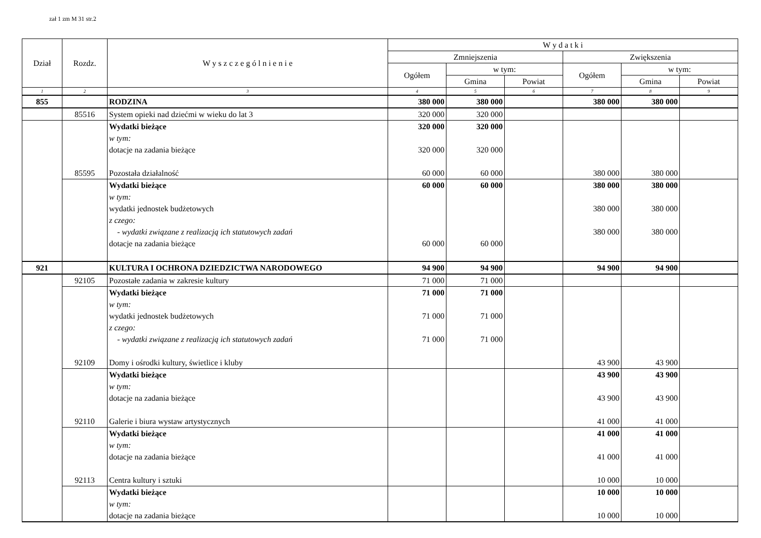zał 1 zm M 31 str.2
| Dział | Rozdz. | W y s z c z e g ó l n i e n i e | W y d a t k i | | | | | |
| --- | --- | --- | --- | --- | --- | --- | --- | --- |
| | | | Zmniejszenia | | | Zwiększenia | | |
| | | | Ogółem | w tym: | | Ogółem | w tym: | |
| | | | | Gmina | Powiat | | Gmina | Powiat |
| 1 | 2 | 3 | 4 | 5 | 6 | 7 | 8 | 9 |
| 855 | | RODZINA | 380 000 | 380 000 | | 380 000 | 380 000 | |
| | 85516 | System opieki nad dziećmi w wieku do lat 3 | 320 000 | 320 000 | | | | |
| | | Wydatki bieżące w tym: dotacje na zadania bieżące | 320 000 320 000 | 320 000 320 000 | | | | |
| | 85595 | Pozostała działalność | 60 000 | 60 000 | | 380 000 | 380 000 | |
| | | Wydatki bieżące w tym: wydatki jednostek budżetowych z czego: - wydatki związane z realizacją ich statutowych zadań dotacje na zadania bieżące | 60 000 60 000 | 60 000 60 000 | | 380 000 380 000 380 000 | 380 000 380 000 380 000 | |
| 921 | | KULTURA I OCHRONA DZIEDZICTWA NARODOWEGO | 94 900 | 94 900 | | 94 900 | 94 900 | |
| | 92105 | Pozostałe zadania w zakresie kultury | 71 000 | 71 000 | | | | |
| | | Wydatki bieżące w tym: wydatki jednostek budżetowych z czego: - wydatki związane z realizacją ich statutowych zadań | 71 000 71 000 71 000 | 71 000 71 000 71 000 | | | | |
| | 92109 | Domy i ośrodki kultury, świetlice i kluby | | | | 43 900 | 43 900 | |
| | | Wydatki bieżące w tym: dotacje na zadania bieżące | | | | 43 900 43 900 | 43 900 43 900 | |
| | 92110 | Galerie i biura wystaw artystycznych | | | | 41 000 | 41 000 | |
| | | Wydatki bieżące w tym: dotacje na zadania bieżące | | | | 41 000 41 000 | 41 000 41 000 | |
| | 92113 | Centra kultury i sztuki | | | | 10 000 | 10 000 | |
| | | Wydatki bieżące w tym: dotacje na zadania bieżące | | | | 10 000 10 000 | 10 000 10 000 | |